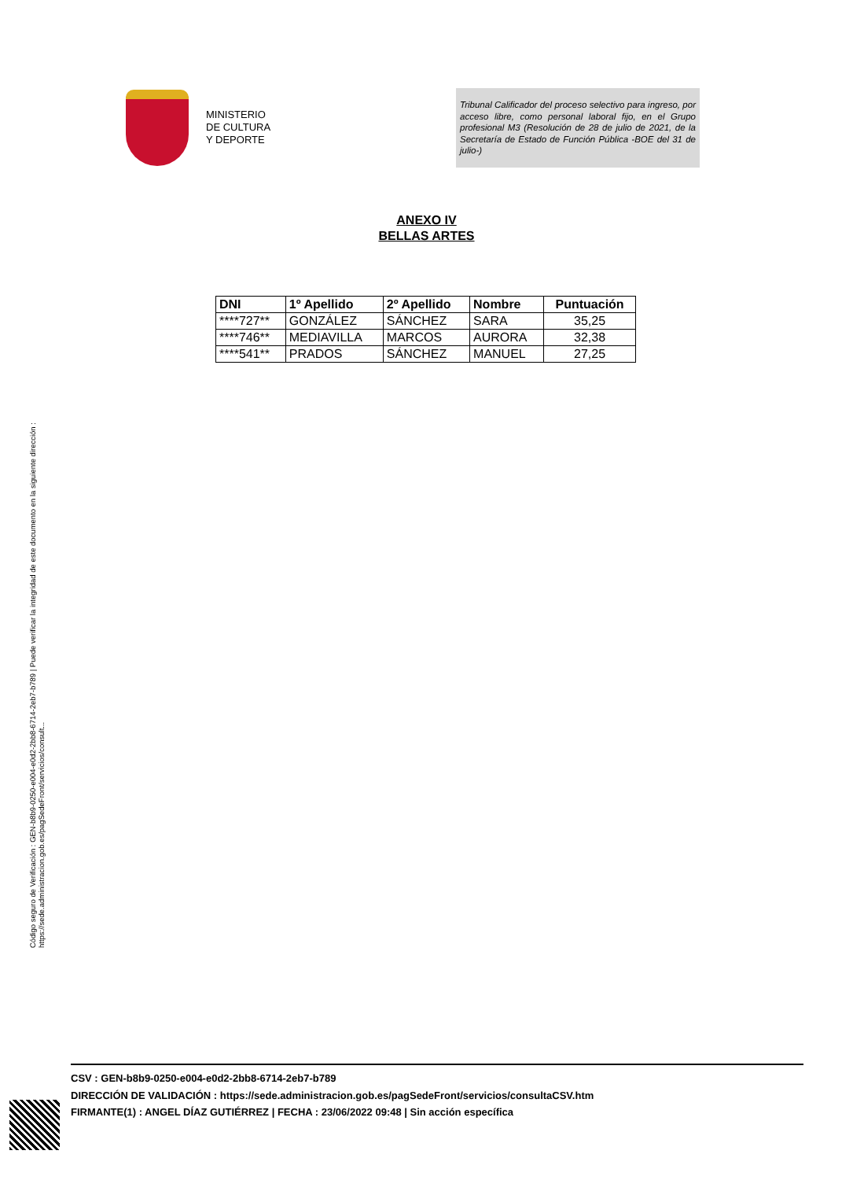MINISTERIO
DE CULTURA
Y DEPORTE
Tribunal Calificador del proceso selectivo para ingreso, por acceso libre, como personal laboral fijo, en el Grupo profesional M3 (Resolución de 28 de julio de 2021, de la Secretaría de Estado de Función Pública -BOE del 31 de julio-)
ANEXO IV
BELLAS ARTES
| DNI | 1º Apellido | 2º Apellido | Nombre | Puntuación |
| --- | --- | --- | --- | --- |
| ****727** | GONZÁLEZ | SÁNCHEZ | SARA | 35,25 |
| ****746** | MEDIAVILLA | MARCOS | AURORA | 32,38 |
| ****541** | PRADOS | SÁNCHEZ | MANUEL | 27,25 |
Código seguro de Verificación : GEN-b8b9-0250-e004-e0d2-2bb8-6714-2eb7-b789 | Puede verificar la integridad de este documento en la siguiente dirección : https://sede.administracion.gob.es/pagSedeFront/servicios/consult...
CSV : GEN-b8b9-0250-e004-e0d2-2bb8-6714-2eb7-b789
DIRECCIÓN DE VALIDACIÓN : https://sede.administracion.gob.es/pagSedeFront/servicios/consultaCSV.htm
FIRMANTE(1) : ANGEL DÍAZ GUTIÉRREZ | FECHA : 23/06/2022 09:48 | Sin acción específica